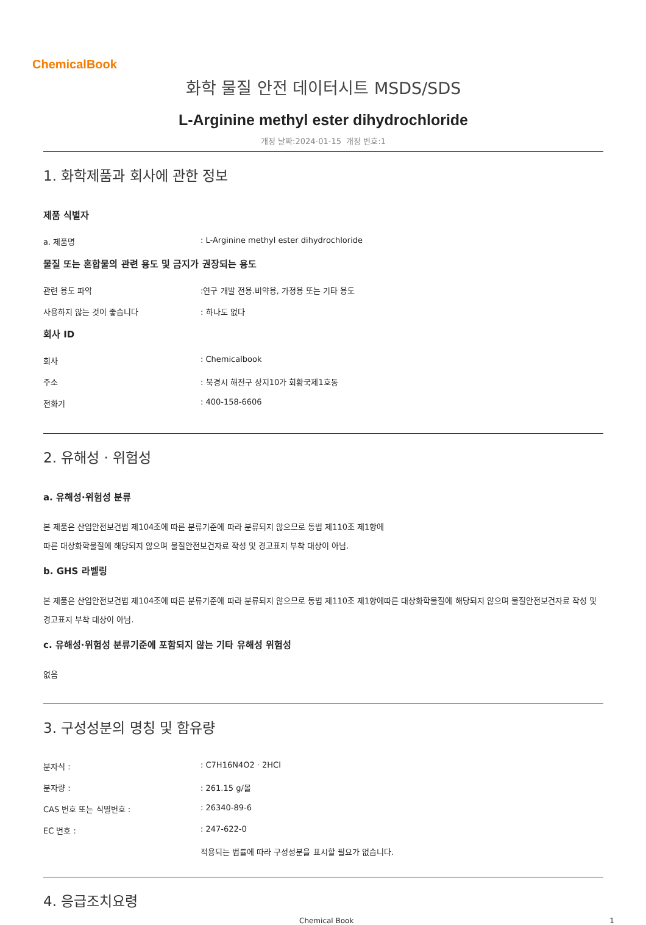ChemicalBook
화학 물질 안전 데이터시트 MSDS/SDS
L-Arginine methyl ester dihydrochloride
개정 날짜:2024-01-15 개정 번호:1
1. 화학제품과 회사에 관한 정보
제품 식별자
a. 제품명 : L-Arginine methyl ester dihydrochloride
물질 또는 혼합물의 관련 용도 및 금지가 권장되는 용도
관련 용도 파악 :연구 개발 전용.비약용, 가정용 또는 기타 용도
사용하지 않는 것이 좋습니다 : 하나도 없다
회사 ID
회사 : Chemicalbook
주소 : 북경시 해전구 상지10가 회황국제1호동
전화기 : 400-158-6606
2. 유해성 · 위험성
a. 유해성·위험성 분류
본 제품은 산업안전보건법 제104조에 따른 분류기준에 따라 분류되지 않으므로 동법 제110조 제1항에
따른 대상화학물질에 해당되지 않으며 물질안전보건자료 작성 및 경고표지 부착 대상이 아님.
b. GHS 라벨링
본 제품은 산업안전보건법 제104조에 따른 분류기준에 따라 분류되지 않으므로 동법 제110조 제1항에따른 대상화학물질에 해당되지 않으며 물질안전보건자료 작성 및 경고표지 부착 대상이 아님.
c. 유해성·위험성 분류기준에 포함되지 않는 기타 유해성 위험성
없음
3. 구성성분의 명칭 및 함유량
분자식 : : C7H16N4O2 · 2HCl
분자량 : : 261.15 g/몰
CAS 번호 또는 식별번호 : : 26340-89-6
EC 번호 : : 247-622-0
적용되는 법률에 따라 구성성분을 표시할 필요가 없습니다.
4. 응급조치요령
Chemical Book 1